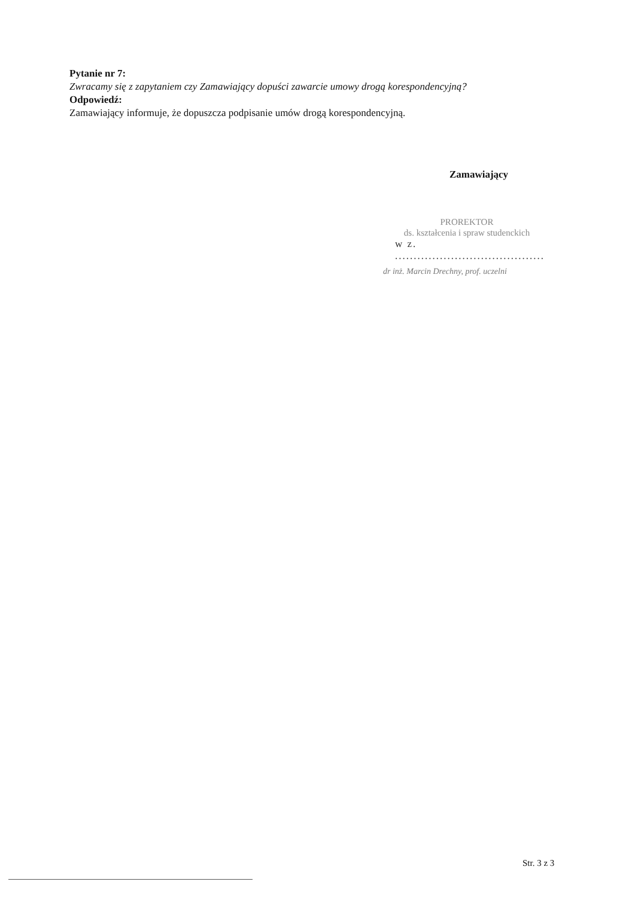Pytanie nr 7:
Zwracamy się z zapytaniem czy Zamawiający dopuści zawarcie umowy drogą korespondencyjną?
Odpowiedź:
Zamawiający informuje, że dopuszcza podpisanie umów drogą korespondencyjną.
Zamawiający
PROREKTOR
ds. kształcenia i spraw studenckich
w z. ........................................
dr inż. Marcin Drechny, prof. uczelni
Str. 3 z 3